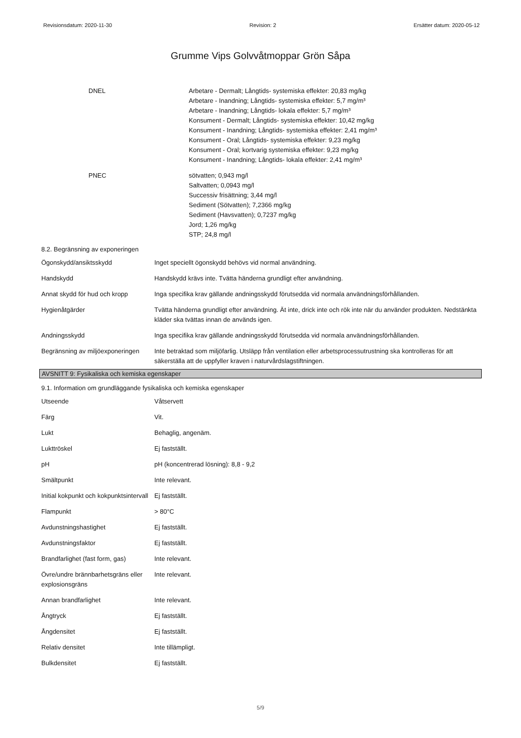Revisionsdatum: 2020-11-30 Revision: 2 Ersätter datum: 2020-05-12
Grumme Vips Golvvåtmoppar Grön Såpa
| DNEL | Arbetare - Dermalt; Långtids- systemiska effekter: 20,83 mg/kg Arbetare - Inandning; Långtids- systemiska effekter: 5,7 mg/m³ Arbetare - Inandning; Långtids- lokala effekter: 5,7 mg/m³ Konsument - Dermalt; Långtids- systemiska effekter: 10,42 mg/kg Konsument - Inandning; Långtids- systemiska effekter: 2,41 mg/m³ Konsument - Oral; Långtids- systemiska effekter: 9,23 mg/kg Konsument - Oral; kortvarig systemiska effekter: 9,23 mg/kg Konsument - Inandning; Långtids- lokala effekter: 2,41 mg/m³ |
| PNEC | sötvatten; 0,943 mg/l Saltvatten; 0,0943 mg/l Successiv frisättning; 3,44 mg/l Sediment (Sötvatten); 7,2366 mg/kg Sediment (Havsvatten); 0,7237 mg/kg Jord; 1,26 mg/kg STP; 24,8 mg/l |
8.2. Begränsning av exponeringen
| Ögonskydd/ansiktsskydd | Inget speciellt ögonskydd behövs vid normal användning. |
| Handskydd | Handskydd krävs inte. Tvätta händerna grundligt efter användning. |
| Annat skydd för hud och kropp | Inga specifika krav gällande andningsskydd förutsedda vid normala användningsförhållanden. |
| Hygienåtgärder | Tvätta händerna grundligt efter användning. Ät inte, drick inte och rök inte när du använder produkten. Nedstänkta kläder ska tvättas innan de används igen. |
| Andningsskydd | Inga specifika krav gällande andningsskydd förutsedda vid normala användningsförhållanden. |
| Begränsning av miljöexponeringen | Inte betraktad som miljöfarlig. Utsläpp från ventilation eller arbetsprocessutrustning ska kontrolleras för att säkerställa att de uppfyller kraven i naturvårdslagstiftningen. |
AVSNITT 9: Fysikaliska och kemiska egenskaper
9.1. Information om grundläggande fysikaliska och kemiska egenskaper
| Utseende | Våtservett |
| Färg | Vit. |
| Lukt | Behaglig, angenäm. |
| Lukttröskel | Ej fastställt. |
| pH | pH (koncentrerad lösning): 8,8 - 9,2 |
| Smältpunkt | Inte relevant. |
| Initial kokpunkt och kokpunktsintervall | Ej fastställt. |
| Flampunkt | > 80°C |
| Avdunstningshastighet | Ej fastställt. |
| Avdunstningsfaktor | Ej fastställt. |
| Brandfarlighet (fast form, gas) | Inte relevant. |
| Övre/undre brännbarhetsgräns eller explosionsgräns | Inte relevant. |
| Annan brandfarlighet | Inte relevant. |
| Ångtryck | Ej fastställt. |
| Ångdensitet | Ej fastställt. |
| Relativ densitet | Inte tillämpligt. |
| Bulkdensitet | Ej fastställt. |
5/9